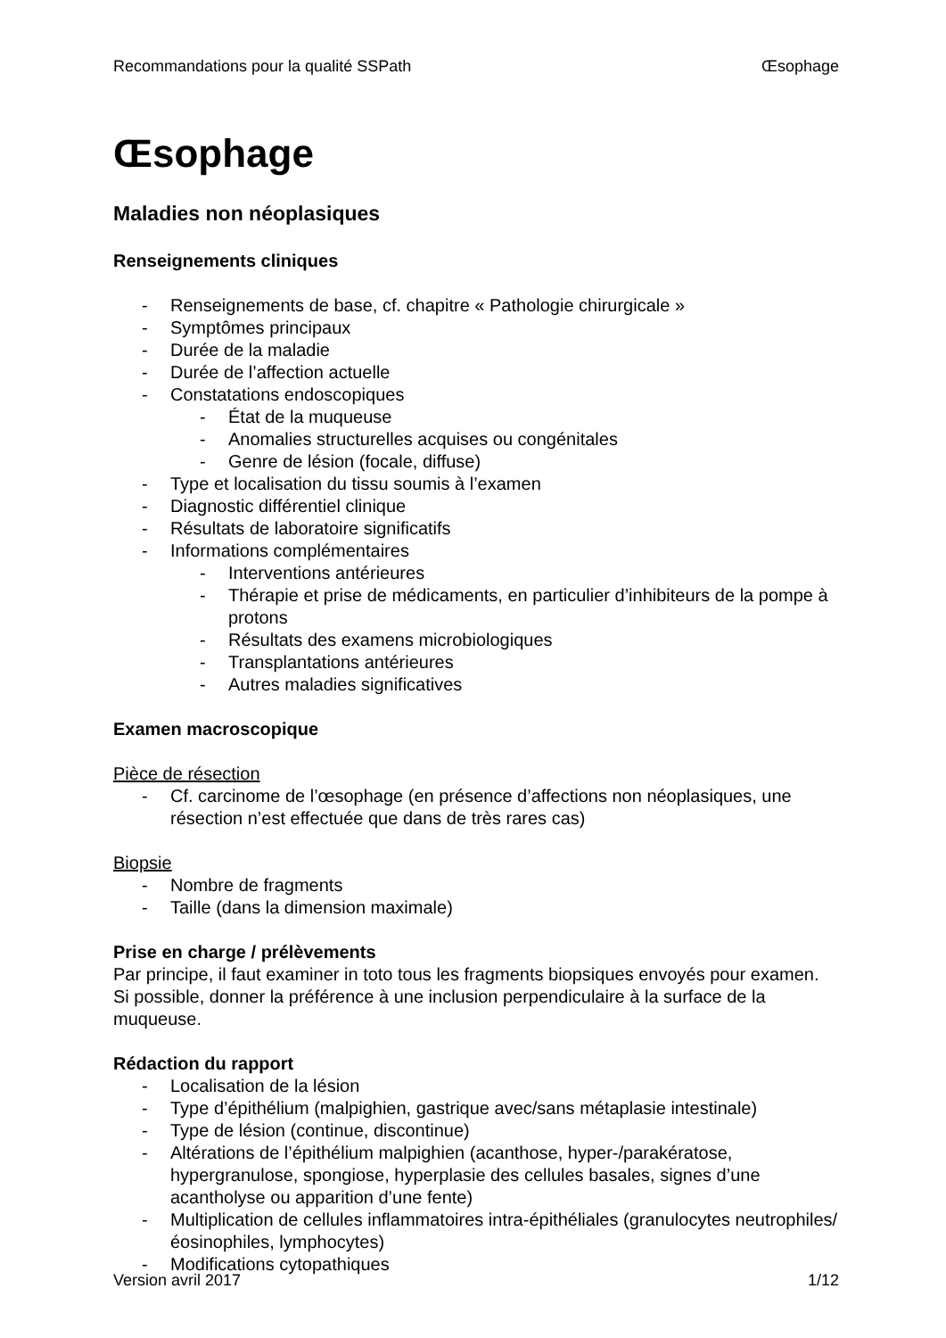Recommandations pour la qualité SSPath Œsophage
Œsophage
Maladies non néoplasiques
Renseignements cliniques
- Renseignements de base, cf. chapitre « Pathologie chirurgicale »
- Symptômes principaux
- Durée de la maladie
- Durée de l’affection actuelle
- Constatations endoscopiques
- État de la muqueuse
- Anomalies structurelles acquises ou congénitales
- Genre de lésion (focale, diffuse)
- Type et localisation du tissu soumis à l’examen
- Diagnostic différentiel clinique
- Résultats de laboratoire significatifs
- Informations complémentaires
- Interventions antérieures
- Thérapie et prise de médicaments, en particulier d’inhibiteurs de la pompe à protons
- Résultats des examens microbiologiques
- Transplantations antérieures
- Autres maladies significatives
Examen macroscopique
Pièce de résection
- Cf. carcinome de l’œsophage (en présence d’affections non néoplasiques, une résection n’est effectuée que dans de très rares cas)
Biopsie
- Nombre de fragments
- Taille (dans la dimension maximale)
Prise en charge / prélèvements
Par principe, il faut examiner in toto tous les fragments biopsiques envoyés pour examen. Si possible, donner la préférence à une inclusion perpendiculaire à la surface de la muqueuse.
Rédaction du rapport
- Localisation de la lésion
- Type d’épithélium (malpighien, gastrique avec/sans métaplasie intestinale)
- Type de lésion (continue, discontinue)
- Altérations de l’épithélium malpighien (acanthose, hyper-/parakératose, hypergranulose, spongiose, hyperplasie des cellules basales, signes d’une acantholyse ou apparition d’une fente)
- Multiplication de cellules inflammatoires intra-épithéliales (granulocytes neutrophiles/éosinophiles, lymphocytes)
- Modifications cytopathiques
Version avril 2017 1/12